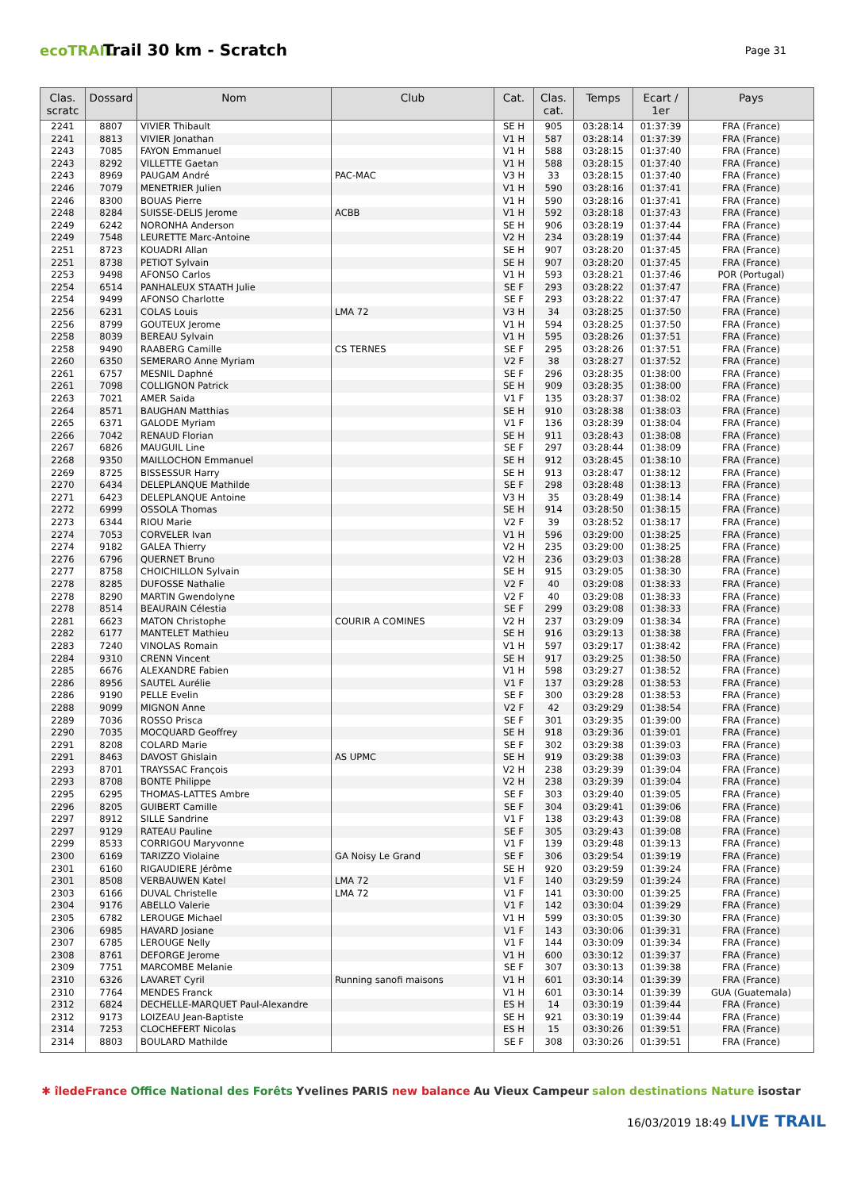ecoTRAIL
Trail 30 km - Scratch
Page 31
| Clas. scratc | Dossard | Nom | Club | Cat. | Clas. cat. | Temps | Ecart / 1er | Pays |
| --- | --- | --- | --- | --- | --- | --- | --- | --- |
| 2241 | 8807 | VIVIER Thibault | | SE H | 905 | 03:28:14 | 01:37:39 | FRA (France) |
| 2241 | 8813 | VIVIER Jonathan | | V1 H | 587 | 03:28:14 | 01:37:39 | FRA (France) |
| 2243 | 7085 | FAYON Emmanuel | | V1 H | 588 | 03:28:15 | 01:37:40 | FRA (France) |
| 2243 | 8292 | VILLETTE Gaetan | | V1 H | 588 | 03:28:15 | 01:37:40 | FRA (France) |
| 2243 | 8969 | PAUGAM André | PAC-MAC | V3 H | 33 | 03:28:15 | 01:37:40 | FRA (France) |
| 2246 | 7079 | MENETRIER Julien | | V1 H | 590 | 03:28:16 | 01:37:41 | FRA (France) |
| 2246 | 8300 | BOUAS Pierre | | V1 H | 590 | 03:28:16 | 01:37:41 | FRA (France) |
| 2248 | 8284 | SUISSE-DELIS Jerome | ACBB | V1 H | 592 | 03:28:18 | 01:37:43 | FRA (France) |
| 2249 | 6242 | NORONHA Anderson | | SE H | 906 | 03:28:19 | 01:37:44 | FRA (France) |
| 2249 | 7548 | LEURETTE Marc-Antoine | | V2 H | 234 | 03:28:19 | 01:37:44 | FRA (France) |
| 2251 | 8723 | KOUADRI Allan | | SE H | 907 | 03:28:20 | 01:37:45 | FRA (France) |
| 2251 | 8738 | PETIOT Sylvain | | SE H | 907 | 03:28:20 | 01:37:45 | FRA (France) |
| 2253 | 9498 | AFONSO Carlos | | V1 H | 593 | 03:28:21 | 01:37:46 | POR (Portugal) |
| 2254 | 6514 | PANHALEUX STAATH Julie | | SE F | 293 | 03:28:22 | 01:37:47 | FRA (France) |
| 2254 | 9499 | AFONSO Charlotte | | SE F | 293 | 03:28:22 | 01:37:47 | FRA (France) |
| 2256 | 6231 | COLAS Louis | LMA 72 | V3 H | 34 | 03:28:25 | 01:37:50 | FRA (France) |
| 2256 | 8799 | GOUTEUX Jerome | | V1 H | 594 | 03:28:25 | 01:37:50 | FRA (France) |
| 2258 | 8039 | BEREAU Sylvain | | V1 H | 595 | 03:28:26 | 01:37:51 | FRA (France) |
| 2258 | 9490 | RAABERG Camille | CS TERNES | SE F | 295 | 03:28:26 | 01:37:51 | FRA (France) |
| 2260 | 6350 | SEMERARO Anne Myriam | | V2 F | 38 | 03:28:27 | 01:37:52 | FRA (France) |
| 2261 | 6757 | MESNIL Daphné | | SE F | 296 | 03:28:35 | 01:38:00 | FRA (France) |
| 2261 | 7098 | COLLIGNON Patrick | | SE H | 909 | 03:28:35 | 01:38:00 | FRA (France) |
| 2263 | 7021 | AMER Saida | | V1 F | 135 | 03:28:37 | 01:38:02 | FRA (France) |
| 2264 | 8571 | BAUGHAN Matthias | | SE H | 910 | 03:28:38 | 01:38:03 | FRA (France) |
| 2265 | 6371 | GALODE Myriam | | V1 F | 136 | 03:28:39 | 01:38:04 | FRA (France) |
| 2266 | 7042 | RENAUD Florian | | SE H | 911 | 03:28:43 | 01:38:08 | FRA (France) |
| 2267 | 6826 | MAUGUIL Line | | SE F | 297 | 03:28:44 | 01:38:09 | FRA (France) |
| 2268 | 9350 | MAILLOCHON Emmanuel | | SE H | 912 | 03:28:45 | 01:38:10 | FRA (France) |
| 2269 | 8725 | BISSESSUR Harry | | SE H | 913 | 03:28:47 | 01:38:12 | FRA (France) |
| 2270 | 6434 | DELEPLANQUE Mathilde | | SE F | 298 | 03:28:48 | 01:38:13 | FRA (France) |
| 2271 | 6423 | DELEPLANQUE Antoine | | V3 H | 35 | 03:28:49 | 01:38:14 | FRA (France) |
| 2272 | 6999 | OSSOLA Thomas | | SE H | 914 | 03:28:50 | 01:38:15 | FRA (France) |
| 2273 | 6344 | RIOU Marie | | V2 F | 39 | 03:28:52 | 01:38:17 | FRA (France) |
| 2274 | 7053 | CORVELER Ivan | | V1 H | 596 | 03:29:00 | 01:38:25 | FRA (France) |
| 2274 | 9182 | GALEA Thierry | | V2 H | 235 | 03:29:00 | 01:38:25 | FRA (France) |
| 2276 | 6796 | QUERNET Bruno | | V2 H | 236 | 03:29:03 | 01:38:28 | FRA (France) |
| 2277 | 8758 | CHOICHILLON Sylvain | | SE H | 915 | 03:29:05 | 01:38:30 | FRA (France) |
| 2278 | 8285 | DUFOSSE Nathalie | | V2 F | 40 | 03:29:08 | 01:38:33 | FRA (France) |
| 2278 | 8290 | MARTIN Gwendolyne | | V2 F | 40 | 03:29:08 | 01:38:33 | FRA (France) |
| 2278 | 8514 | BEAURAIN Célestia | | SE F | 299 | 03:29:08 | 01:38:33 | FRA (France) |
| 2281 | 6623 | MATON Christophe | COURIR A COMINES | V2 H | 237 | 03:29:09 | 01:38:34 | FRA (France) |
| 2282 | 6177 | MANTELET Mathieu | | SE H | 916 | 03:29:13 | 01:38:38 | FRA (France) |
| 2283 | 7240 | VINOLAS Romain | | V1 H | 597 | 03:29:17 | 01:38:42 | FRA (France) |
| 2284 | 9310 | CRENN Vincent | | SE H | 917 | 03:29:25 | 01:38:50 | FRA (France) |
| 2285 | 6676 | ALEXANDRE Fabien | | V1 H | 598 | 03:29:27 | 01:38:52 | FRA (France) |
| 2286 | 8956 | SAUTEL Aurélie | | V1 F | 137 | 03:29:28 | 01:38:53 | FRA (France) |
| 2286 | 9190 | PELLE Evelin | | SE F | 300 | 03:29:28 | 01:38:53 | FRA (France) |
| 2288 | 9099 | MIGNON Anne | | V2 F | 42 | 03:29:29 | 01:38:54 | FRA (France) |
| 2289 | 7036 | ROSSO Prisca | | SE F | 301 | 03:29:35 | 01:39:00 | FRA (France) |
| 2290 | 7035 | MOCQUARD Geoffrey | | SE H | 918 | 03:29:36 | 01:39:01 | FRA (France) |
| 2291 | 8208 | COLARD Marie | | SE F | 302 | 03:29:38 | 01:39:03 | FRA (France) |
| 2291 | 8463 | DAVOST Ghislain | AS UPMC | SE H | 919 | 03:29:38 | 01:39:03 | FRA (France) |
| 2293 | 8701 | TRAYSSAC François | | V2 H | 238 | 03:29:39 | 01:39:04 | FRA (France) |
| 2293 | 8708 | BONTE Philippe | | V2 H | 238 | 03:29:39 | 01:39:04 | FRA (France) |
| 2295 | 6295 | THOMAS-LATTES Ambre | | SE F | 303 | 03:29:40 | 01:39:05 | FRA (France) |
| 2296 | 8205 | GUIBERT Camille | | SE F | 304 | 03:29:41 | 01:39:06 | FRA (France) |
| 2297 | 8912 | SILLE Sandrine | | V1 F | 138 | 03:29:43 | 01:39:08 | FRA (France) |
| 2297 | 9129 | RATEAU Pauline | | SE F | 305 | 03:29:43 | 01:39:08 | FRA (France) |
| 2299 | 8533 | CORRIGOU Maryvonne | | V1 F | 139 | 03:29:48 | 01:39:13 | FRA (France) |
| 2300 | 6169 | TARIZZO Violaine | GA Noisy Le Grand | SE F | 306 | 03:29:54 | 01:39:19 | FRA (France) |
| 2301 | 6160 | RIGAUDIERE Jérôme | | SE H | 920 | 03:29:59 | 01:39:24 | FRA (France) |
| 2301 | 8508 | VERBAUWEN Katel | LMA 72 | V1 F | 140 | 03:29:59 | 01:39:24 | FRA (France) |
| 2303 | 6166 | DUVAL Christelle | LMA 72 | V1 F | 141 | 03:30:00 | 01:39:25 | FRA (France) |
| 2304 | 9176 | ABELLO Valerie | | V1 F | 142 | 03:30:04 | 01:39:29 | FRA (France) |
| 2305 | 6782 | LEROUGE Michael | | V1 H | 599 | 03:30:05 | 01:39:30 | FRA (France) |
| 2306 | 6985 | HAVARD Josiane | | V1 F | 143 | 03:30:06 | 01:39:31 | FRA (France) |
| 2307 | 6785 | LEROUGE Nelly | | V1 F | 144 | 03:30:09 | 01:39:34 | FRA (France) |
| 2308 | 8761 | DEFORGE Jerome | | V1 H | 600 | 03:30:12 | 01:39:37 | FRA (France) |
| 2309 | 7751 | MARCOMBE Melanie | | SE F | 307 | 03:30:13 | 01:39:38 | FRA (France) |
| 2310 | 6326 | LAVARET Cyril | Running sanofi maisons | V1 H | 601 | 03:30:14 | 01:39:39 | FRA (France) |
| 2310 | 7764 | MENDES Franck | | V1 H | 601 | 03:30:14 | 01:39:39 | GUA (Guatemala) |
| 2312 | 6824 | DECHELLE-MARQUET Paul-Alexandre | | ES H | 14 | 03:30:19 | 01:39:44 | FRA (France) |
| 2312 | 9173 | LOIZEAU Jean-Baptiste | | SE H | 921 | 03:30:19 | 01:39:44 | FRA (France) |
| 2314 | 7253 | CLOCHEFERT Nicolas | | ES H | 15 | 03:30:26 | 01:39:51 | FRA (France) |
| 2314 | 8803 | BOULARD Mathilde | | SE F | 308 | 03:30:26 | 01:39:51 | FRA (France) |
✱ îledeFrance Office National des Forêts Yvelines PARIS new balance Au Vieux Campeur salon destinations Nature isostar
16/03/2019 18:49 LIVE TRAIL